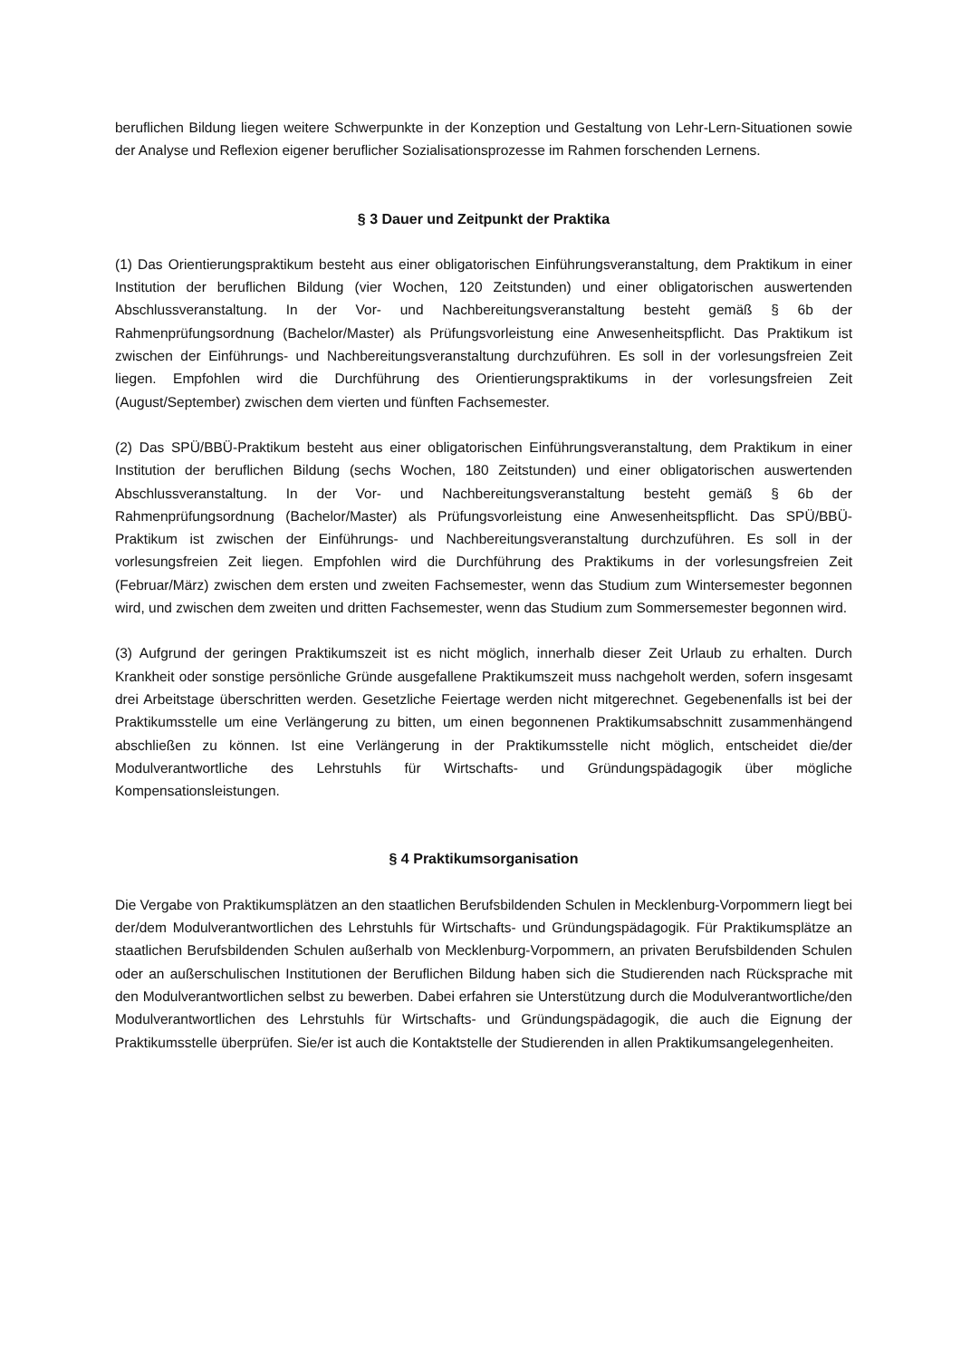beruflichen Bildung liegen weitere Schwerpunkte in der Konzeption und Gestaltung von Lehr-Lern-Situationen sowie der Analyse und Reflexion eigener beruflicher Sozialisationsprozesse im Rahmen forschenden Lernens.
§ 3 Dauer und Zeitpunkt der Praktika
(1) Das Orientierungspraktikum besteht aus einer obligatorischen Einführungsveranstaltung, dem Praktikum in einer Institution der beruflichen Bildung (vier Wochen, 120 Zeitstunden) und einer obligatorischen auswertenden Abschlussveranstaltung. In der Vor- und Nachbereitungsveranstaltung besteht gemäß § 6b der Rahmenprüfungsordnung (Bachelor/Master) als Prüfungsvorleistung eine Anwesenheitspflicht. Das Praktikum ist zwischen der Einführungs- und Nachbereitungsveranstaltung durchzuführen. Es soll in der vorlesungsfreien Zeit liegen. Empfohlen wird die Durchführung des Orientierungspraktikums in der vorlesungsfreien Zeit (August/September) zwischen dem vierten und fünften Fachsemester.
(2) Das SPÜ/BBÜ-Praktikum besteht aus einer obligatorischen Einführungsveranstaltung, dem Praktikum in einer Institution der beruflichen Bildung (sechs Wochen, 180 Zeitstunden) und einer obligatorischen auswertenden Abschlussveranstaltung. In der Vor- und Nachbereitungsveranstaltung besteht gemäß § 6b der Rahmenprüfungsordnung (Bachelor/Master) als Prüfungsvorleistung eine Anwesenheitspflicht. Das SPÜ/BBÜ-Praktikum ist zwischen der Einführungs- und Nachbereitungsveranstaltung durchzuführen. Es soll in der vorlesungsfreien Zeit liegen. Empfohlen wird die Durchführung des Praktikums in der vorlesungsfreien Zeit (Februar/März) zwischen dem ersten und zweiten Fachsemester, wenn das Studium zum Wintersemester begonnen wird, und zwischen dem zweiten und dritten Fachsemester, wenn das Studium zum Sommersemester begonnen wird.
(3) Aufgrund der geringen Praktikumszeit ist es nicht möglich, innerhalb dieser Zeit Urlaub zu erhalten. Durch Krankheit oder sonstige persönliche Gründe ausgefallene Praktikumszeit muss nachgeholt werden, sofern insgesamt drei Arbeitstage überschritten werden. Gesetzliche Feiertage werden nicht mitgerechnet. Gegebenenfalls ist bei der Praktikumsstelle um eine Verlängerung zu bitten, um einen begonnenen Praktikumsabschnitt zusammenhängend abschließen zu können. Ist eine Verlängerung in der Praktikumsstelle nicht möglich, entscheidet die/der Modulverantwortliche des Lehrstuhls für Wirtschafts- und Gründungspädagogik über mögliche Kompensationsleistungen.
§ 4 Praktikumsorganisation
Die Vergabe von Praktikumsplätzen an den staatlichen Berufsbildenden Schulen in Mecklenburg-Vorpommern liegt bei der/dem Modulverantwortlichen des Lehrstuhls für Wirtschafts- und Gründungspädagogik. Für Praktikumsplätze an staatlichen Berufsbildenden Schulen außerhalb von Mecklenburg-Vorpommern, an privaten Berufsbildenden Schulen oder an außerschulischen Institutionen der Beruflichen Bildung haben sich die Studierenden nach Rücksprache mit den Modulverantwortlichen selbst zu bewerben. Dabei erfahren sie Unterstützung durch die Modulverantwortliche/den Modulverantwortlichen des Lehrstuhls für Wirtschafts- und Gründungspädagogik, die auch die Eignung der Praktikumsstelle überprüfen. Sie/er ist auch die Kontaktstelle der Studierenden in allen Praktikumsangelegenheiten.